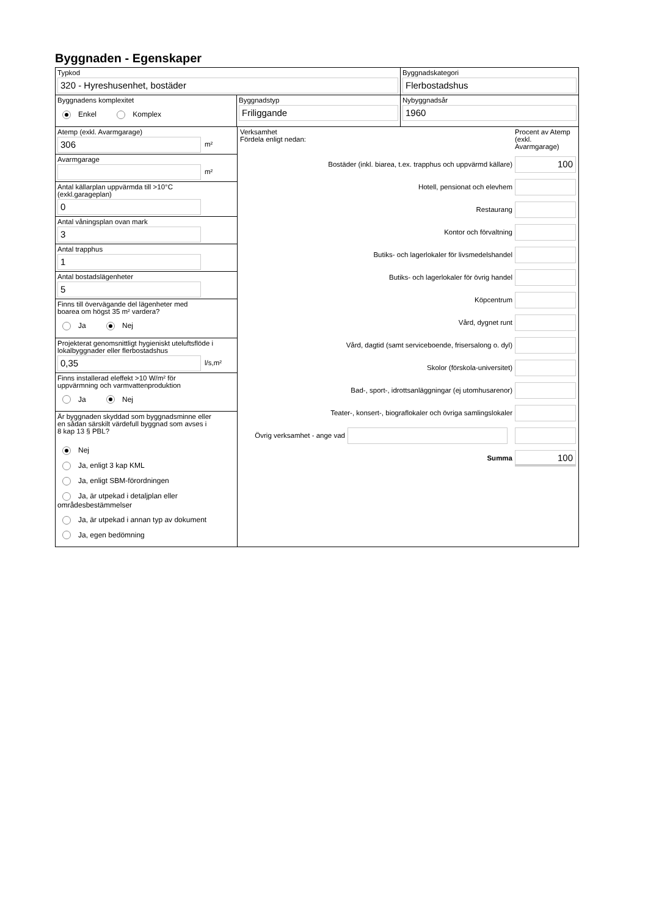Byggnaden - Egenskaper
Typkod
320 - Hyreshusenhet, bostäder
Byggnadskategori
Flerbostadshus
Byggnadens komplexitet
Enkel Komplex
Byggnadstyp
Friliggande
Nybyggnadsår
1960
Atemp (exkl. Avarmgarage)
306
m²
Avarmgarage
m²
Antal källarplan uppvärmda till >10°C
(exkl.garageplan)
0
Antal våningsplan ovan mark
3
Antal trapphus
1
Antal bostadslägenheter
5
Finns till övervägande del lägenheter med
boarea om högst 35 m² vardera?
Ja Nej
Projekterat genomsnittligt hygieniskt uteluftsflöde i
lokalbyggnader eller flerbostadshus
0,35
l/s,m²
Finns installerad eleffekt >10 W/m² för
uppvärmning och varmvattenproduktion
Ja Nej
Är byggnaden skyddad som byggnadsminne eller
en sådan särskilt värdefull byggnad som avses i
8 kap 13 § PBL?
Nej
Ja, enligt 3 kap KML
Ja, enligt SBM-förordningen
Ja, är utpekad i detaljplan eller områdesbestämmelser
Ja, är utpekad i annan typ av dokument
Ja, egen bedömning
Verksamhet
Fördela enligt nedan:
Procent av Atemp (exkl. Avarmgarage)
Bostäder (inkl. biarea, t.ex. trapphus och uppvärmd källare)
100
Hotell, pensionat och elevhem
Restaurang
Kontor och förvaltning
Butiks- och lagerlokaler för livsmedelshandel
Butiks- och lagerlokaler för övrig handel
Köpcentrum
Vård, dygnet runt
Vård, dagtid (samt serviceboende, frisersalong o. dyl)
Skolor (förskola-universitet)
Bad-, sport-, idrottsanläggningar (ej utomhusarenor)
Teater-, konsert-, biograflokaler och övriga samlingslokaler
Övrig verksamhet - ange vad
Summa
100